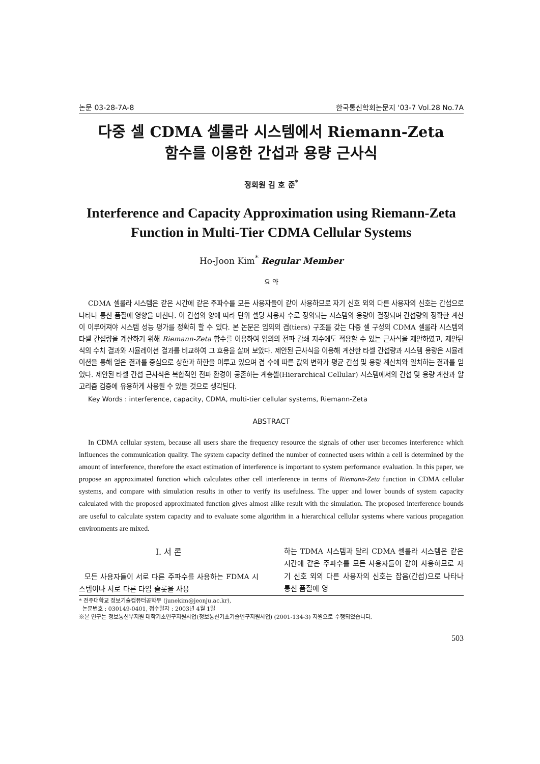논문 03-28-7A-8 한국통신학회논문지 '03-7 Vol.28 No.7A
다중 셀 CDMA 셀룰라 시스템에서 Riemann-Zeta
함수를 이용한 간섭과 용량 근사식
정회원 김 호 준<sup>*</sup>
Interference and Capacity Approximation using Riemann-Zeta
Function in Multi-Tier CDMA Cellular Systems
Ho-Joon Kim<sup>*</sup> Regular Member
요 약
CDMA 셀룰라 시스템은 같은 시간에 같은 주파수를 모든 사용자들이 같이 사용하므로 자기 신호 외의 다른 사용자의 신호는 간섭으로 나타나 통신 품질에 영향을 미친다. 이 간섭의 양에 따라 단위 셀당 사용자 수로 정의되는 시스템의 용량이 결정되며 간섭량의 정확한 계산이 이루어져야 시스템 성능 평가를 정확히 할 수 있다. 본 논문은 임의의 겹(tiers) 구조를 갖는 다중 셀 구성의 CDMA 셀룰라 시스템의 타셀 간섭량을 계산하기 위해 Riemann-Zeta 함수를 이용하여 임의의 전파 감쇄 지수에도 적용할 수 있는 근사식을 제안하였고, 제안된 식의 수치 결과와 시뮬레이션 결과를 비교하여 그 효용을 살펴 보았다. 제안된 근사식을 이용해 계산한 타셀 간섭량과 시스템 용량은 시뮬레이션을 통해 얻은 결과를 중심으로 상한과 하한을 이루고 있으며 겹 수에 따른 값의 변화가 평균 간섭 및 용량 계산치와 일치하는 결과를 얻었다. 제안된 타셀 간섭 근사식은 복합적인 전파 환경이 공존하는 계층셀(Hierarchical Cellular) 시스템에서의 간섭 및 용량 계산과 알고리즘 검증에 유용하게 사용될 수 있을 것으로 생각된다.
Key Words : interference, capacity, CDMA, multi-tier cellular systems, Riemann-Zeta
ABSTRACT
In CDMA cellular system, because all users share the frequency resource the signals of other user becomes interference which influences the communication quality. The system capacity defined the number of connected users within a cell is determined by the amount of interference, therefore the exact estimation of interference is important to system performance evaluation. In this paper, we propose an approximated function which calculates other cell interference in terms of Riemann-Zeta function in CDMA cellular systems, and compare with simulation results in other to verify its usefulness. The upper and lower bounds of system capacity calculated with the proposed approximated function gives almost alike result with the simulation. The proposed interference bounds are useful to calculate system capacity and to evaluate some algorithm in a hierarchical cellular systems where various propagation environments are mixed.
Ⅰ. 서 론
모든 사용자들이 서로 다른 주파수를 사용하는 FDMA 시스템이나 서로 다른 타임 슬롯을 사용
하는 TDMA 시스템과 달리 CDMA 셀룰라 시스템은 같은 시간에 같은 주파수를 모든 사용자들이 같이 사용하므로 자기 신호 외의 다른 사용자의 신호는 잡음(간섭)으로 나타나 통신 품질에 영
* 전주대학교 정보기술컴퓨터공학부 (junekim@jeonju.ac.kr),
논문번호 : 030149-0401, 접수일자 : 2003년 4월 1일
※본 연구는 정보통신부지원 대학기초연구지원사업(정보통신기초기술연구지원사업) (2001-134-3) 지원으로 수행되었습니다.
503